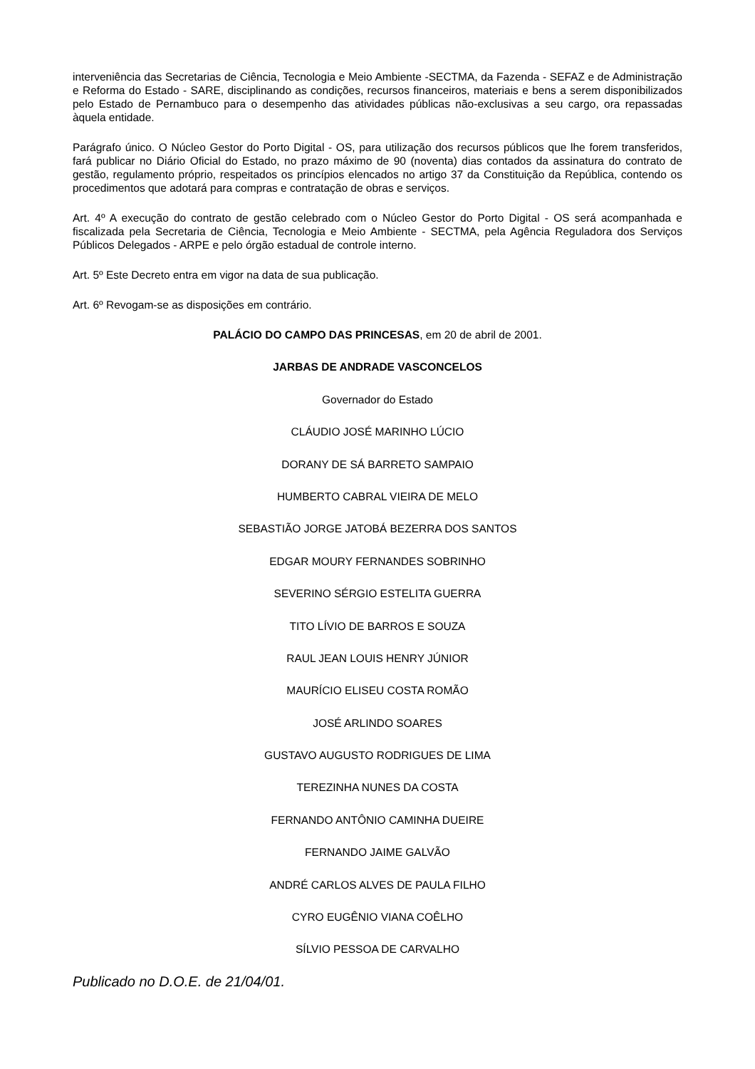interveniência das Secretarias de Ciência, Tecnologia e Meio Ambiente -SECTMA, da Fazenda - SEFAZ e de Administração e Reforma do Estado - SARE, disciplinando as condições, recursos financeiros, materiais e bens a serem disponibilizados pelo Estado de Pernambuco para o desempenho das atividades públicas não-exclusivas a seu cargo, ora repassadas àquela entidade.
Parágrafo único. O Núcleo Gestor do Porto Digital - OS, para utilização dos recursos públicos que lhe forem transferidos, fará publicar no Diário Oficial do Estado, no prazo máximo de 90 (noventa) dias contados da assinatura do contrato de gestão, regulamento próprio, respeitados os princípios elencados no artigo 37 da Constituição da República, contendo os procedimentos que adotará para compras e contratação de obras e serviços.
Art. 4º A execução do contrato de gestão celebrado com o Núcleo Gestor do Porto Digital - OS será acompanhada e fiscalizada pela Secretaria de Ciência, Tecnologia e Meio Ambiente - SECTMA, pela Agência Reguladora dos Serviços Públicos Delegados - ARPE e pelo órgão estadual de controle interno.
Art. 5º Este Decreto entra em vigor na data de sua publicação.
Art. 6º Revogam-se as disposições em contrário.
PALÁCIO DO CAMPO DAS PRINCESAS, em 20 de abril de 2001.
JARBAS DE ANDRADE VASCONCELOS
Governador do Estado
CLÁUDIO JOSÉ MARINHO LÚCIO
DORANY DE SÁ BARRETO SAMPAIO
HUMBERTO CABRAL VIEIRA DE MELO
SEBASTIÃO JORGE JATOBÁ BEZERRA DOS SANTOS
EDGAR MOURY FERNANDES SOBRINHO
SEVERINO SÉRGIO ESTELITA GUERRA
TITO LÍVIO DE BARROS E SOUZA
RAUL JEAN LOUIS HENRY JÚNIOR
MAURÍCIO ELISEU COSTA ROMÃO
JOSÉ ARLINDO SOARES
GUSTAVO AUGUSTO RODRIGUES DE LIMA
TEREZINHA NUNES DA COSTA
FERNANDO ANTÔNIO CAMINHA DUEIRE
FERNANDO JAIME GALVÃO
ANDRÉ CARLOS ALVES DE PAULA FILHO
CYRO EUGÊNIO VIANA COÊLHO
SÍLVIO PESSOA DE CARVALHO
Publicado no D.O.E. de 21/04/01.